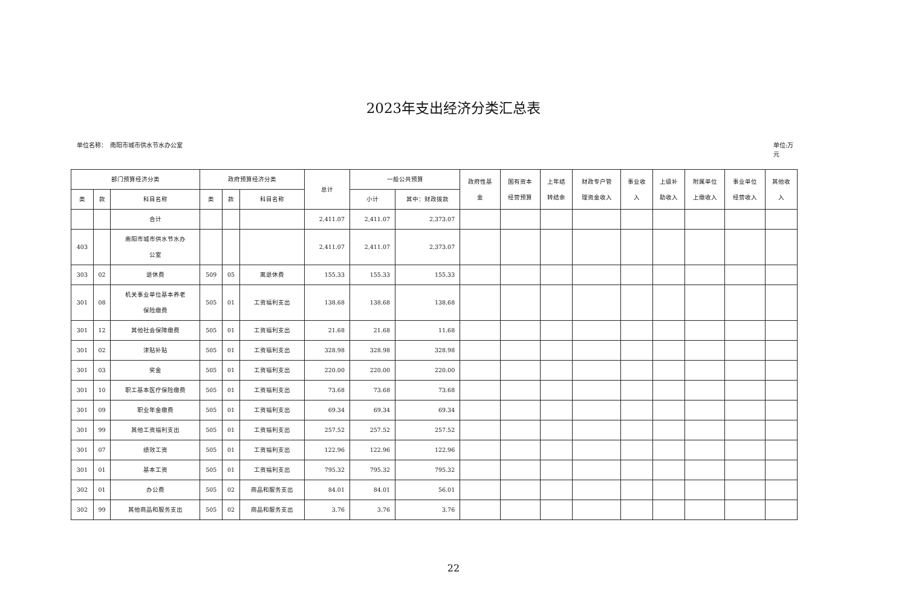2023年支出经济分类汇总表
单位名称：　南阳市城市供水节水办公室 单位:万
元
| 部门预算经济分类 | | | 政府预算经济分类 | | | 总计 | 一般公共预算 | | 政府性基 金 | 国有资本 经营预算 | 上年结 转结余 | 财政专户管 理资金收入 | 事业收 入 | 上级补 助收入 | 附属单位 上缴收入 | 事业单位 经营收入 | 其他收 入 |
| --- | --- | --- | --- | --- | --- | --- | --- | --- | --- | --- | --- | --- | --- | --- | --- | --- | --- |
| 类 | 款 | 科目名称 | 类 | 款 | 科目名称 | | 小计 | 其中：财政拨款 | | | | | | | | | |
| | | 合计 | | | | 2,411.07 | 2,411.07 | 2,373.07 | | | | | | | | | |
| 403 | | 南阳市城市供水节水办 公室 | | | | 2,411.07 | 2,411.07 | 2,373.07 | | | | | | | | | |
| 303 | 02 | 退休费 | 509 | 05 | 离退休费 | 155.33 | 155.33 | 155.33 | | | | | | | | | |
| 301 | 08 | 机关事业单位基本养老 保险缴费 | 505 | 01 | 工资福利支出 | 138.68 | 138.68 | 138.68 | | | | | | | | | |
| 301 | 12 | 其他社会保障缴费 | 505 | 01 | 工资福利支出 | 21.68 | 21.68 | 11.68 | | | | | | | | | |
| 301 | 02 | 津贴补贴 | 505 | 01 | 工资福利支出 | 328.98 | 328.98 | 328.98 | | | | | | | | | |
| 301 | 03 | 奖金 | 505 | 01 | 工资福利支出 | 220.00 | 220.00 | 220.00 | | | | | | | | | |
| 301 | 10 | 职工基本医疗保险缴费 | 505 | 01 | 工资福利支出 | 73.68 | 73.68 | 73.68 | | | | | | | | | |
| 301 | 09 | 职业年金缴费 | 505 | 01 | 工资福利支出 | 69.34 | 69.34 | 69.34 | | | | | | | | | |
| 301 | 99 | 其他工资福利支出 | 505 | 01 | 工资福利支出 | 257.52 | 257.52 | 257.52 | | | | | | | | | |
| 301 | 07 | 绩效工资 | 505 | 01 | 工资福利支出 | 122.96 | 122.96 | 122.96 | | | | | | | | | |
| 301 | 01 | 基本工资 | 505 | 01 | 工资福利支出 | 795.32 | 795.32 | 795.32 | | | | | | | | | |
| 302 | 01 | 办公费 | 505 | 02 | 商品和服务支出 | 84.01 | 84.01 | 56.01 | | | | | | | | | |
| 302 | 99 | 其他商品和服务支出 | 505 | 02 | 商品和服务支出 | 3.76 | 3.76 | 3.76 | | | | | | | | | |
22